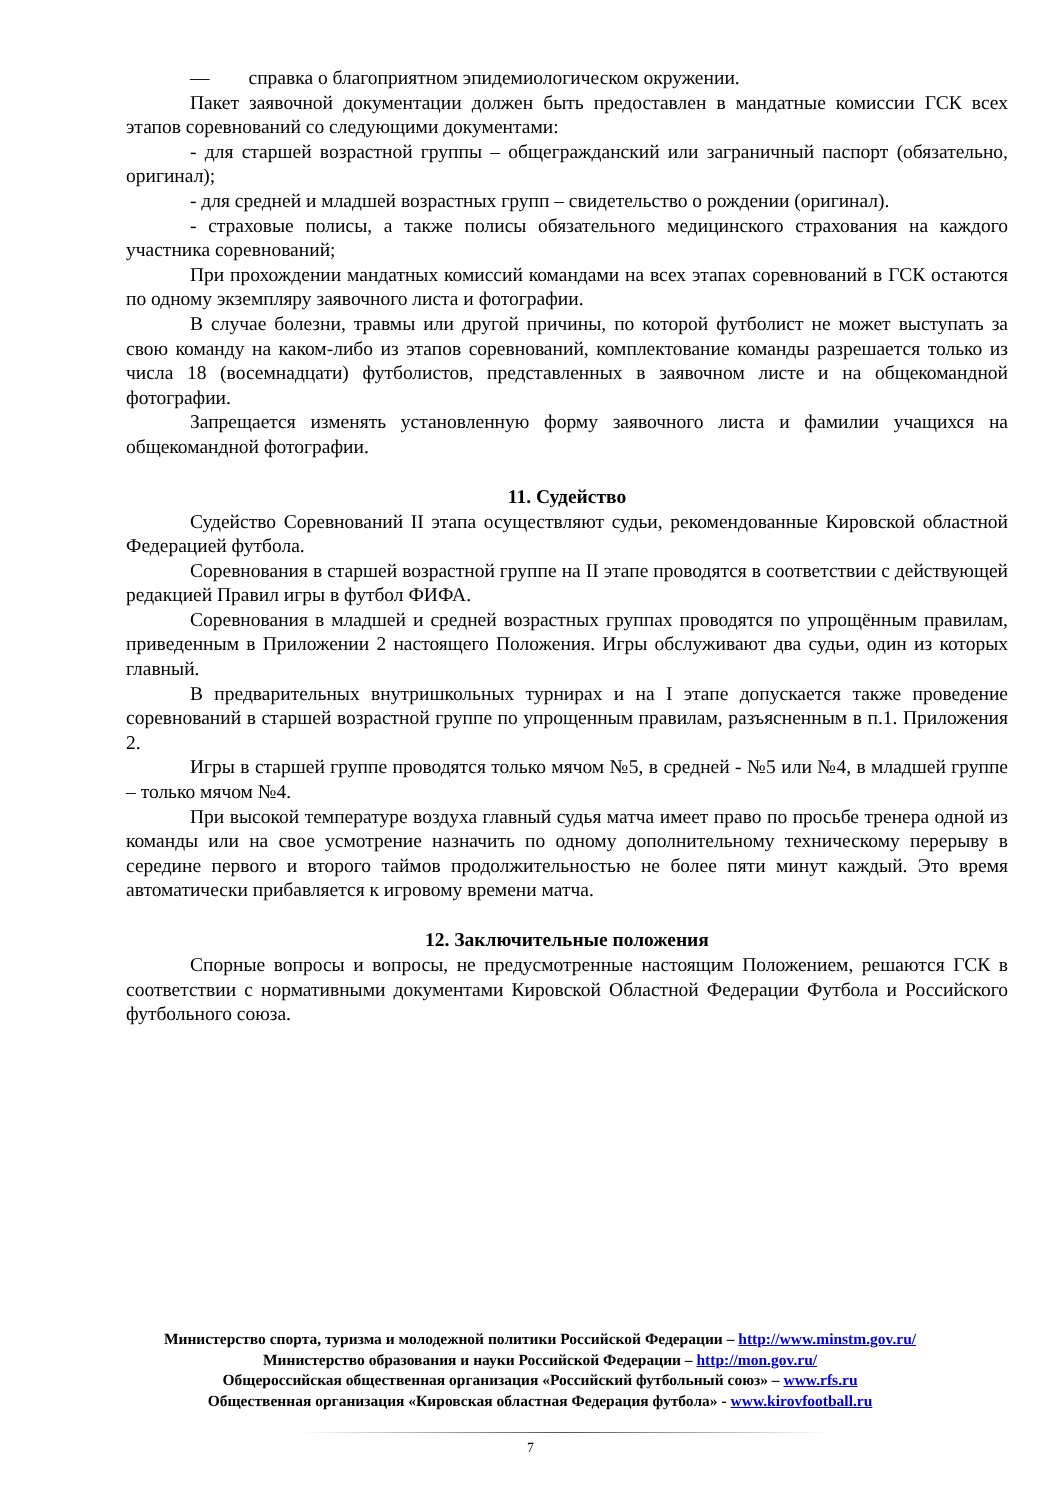— справка о благоприятном эпидемиологическом окружении.
Пакет заявочной документации должен быть предоставлен в мандатные комиссии ГСК всех этапов соревнований со следующими документами:
- для старшей возрастной группы – общегражданский или заграничный паспорт (обязательно, оригинал);
- для средней и младшей возрастных групп – свидетельство о рождении (оригинал).
- страховые полисы, а также полисы обязательного медицинского страхования на каждого участника соревнований;
При прохождении мандатных комиссий командами на всех этапах соревнований в ГСК остаются по одному экземпляру заявочного листа и фотографии.
В случае болезни, травмы или другой причины, по которой футболист не может выступать за свою команду на каком-либо из этапов соревнований, комплектование команды разрешается только из числа 18 (восемнадцати) футболистов, представленных в заявочном листе и на общекомандной фотографии.
Запрещается изменять установленную форму заявочного листа и фамилии учащихся на общекомандной фотографии.
11. Судейство
Судейство Соревнований II этапа осуществляют судьи, рекомендованные Кировской областной Федерацией футбола.
Соревнования в старшей возрастной группе на II этапе проводятся в соответствии с действующей редакцией Правил игры в футбол ФИФА.
Соревнования в младшей и средней возрастных группах проводятся по упрощённым правилам, приведенным в Приложении 2 настоящего Положения. Игры обслуживают два судьи, один из которых главный.
В предварительных внутришкольных турнирах и на I этапе допускается также проведение соревнований в старшей возрастной группе по упрощенным правилам, разъясненным в п.1. Приложения 2.
Игры в старшей группе проводятся только мячом №5, в средней - №5 или №4, в младшей группе – только мячом №4.
При высокой температуре воздуха главный судья матча имеет право по просьбе тренера одной из команды или на свое усмотрение назначить по одному дополнительному техническому перерыву в середине первого и второго таймов продолжительностью не более пяти минут каждый. Это время автоматически прибавляется к игровому времени матча.
12. Заключительные положения
Спорные вопросы и вопросы, не предусмотренные настоящим Положением, решаются ГСК в соответствии с нормативными документами Кировской Областной Федерации Футбола и Российского футбольного союза.
Министерство спорта, туризма и молодежной политики Российской Федерации – http://www.minstm.gov.ru/
Министерство образования и науки Российской Федерации – http://mon.gov.ru/
Общероссийская общественная организация «Российский футбольный союз» – www.rfs.ru
Общественная организация «Кировская областная Федерация футбола» - www.kirovfootball.ru
7